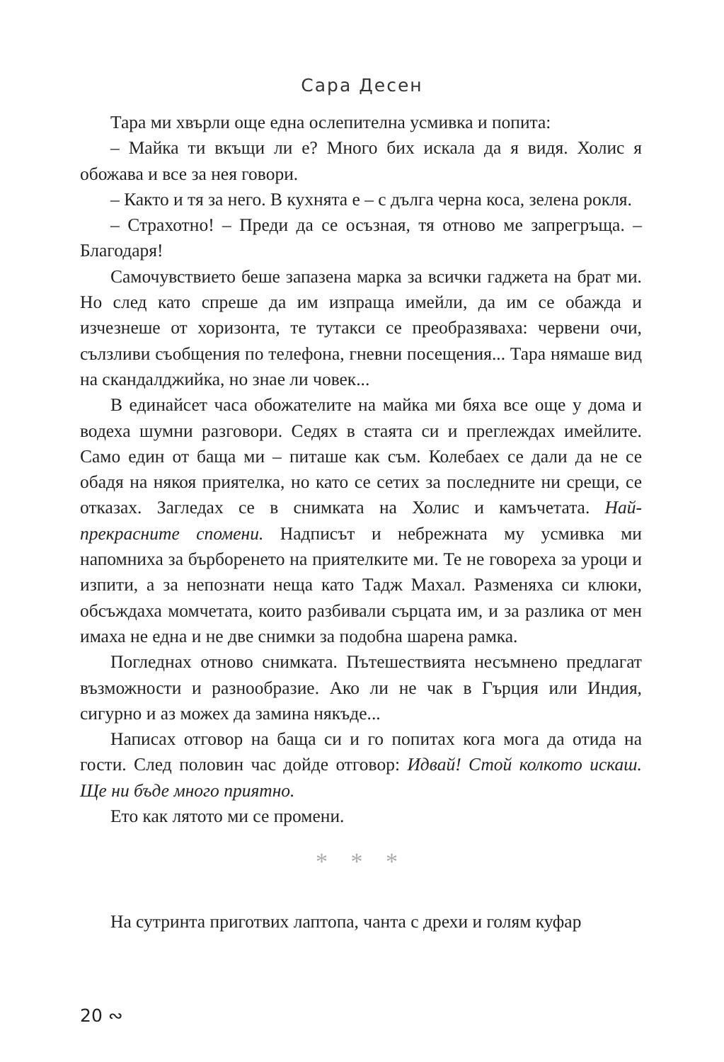Сара Десен
Тара ми хвърли още една ослепителна усмивка и попита:
– Майка ти вкъщи ли е? Много бих искала да я видя. Холис я обожава и все за нея говори.
– Както и тя за него. В кухнята е – с дълга черна коса, зелена рокля.
– Страхотно! – Преди да се осъзная, тя отново ме запрегръща. – Благодаря!
Самочувствието беше запазена марка за всички гаджета на брат ми. Но след като спреше да им изпраща имейли, да им се обажда и изчезнеше от хоризонта, те тутакси се преобразяваха: червени очи, сълзливи съобщения по телефона, гневни посещения... Тара нямаше вид на скандалджийка, но знае ли човек...
В единайсет часа обожателите на майка ми бяха все още у дома и водеха шумни разговори. Седях в стаята си и преглеждах имейлите. Само един от баща ми – питаше как съм. Колебаех се дали да не се обадя на някоя приятелка, но като се сетих за последните ни срещи, се отказах. Загледах се в снимката на Холис и камъчетата. Най-прекрасните спомени. Надписът и небрежната му усмивка ми напомниха за бърборенето на приятелките ми. Те не говореха за уроци и изпити, а за непознати неща като Тадж Махал. Разменяха си клюки, обсъждаха момчетата, които разбивали сърцата им, и за разлика от мен имаха не една и не две снимки за подобна шарена рамка.
Погледнах отново снимката. Пътешествията несъмнено предлагат възможности и разнообразие. Ако ли не чак в Гърция или Индия, сигурно и аз можех да замина някъде...
Написах отговор на баща си и го попитах кога мога да отида на гости. След половин час дойде отговор: Идвай! Стой колкото искаш. Ще ни бъде много приятно.
Ето как лятото ми се промени.
* * *
На сутринта приготвих лаптопа, чанта с дрехи и голям куфар
20 ∾